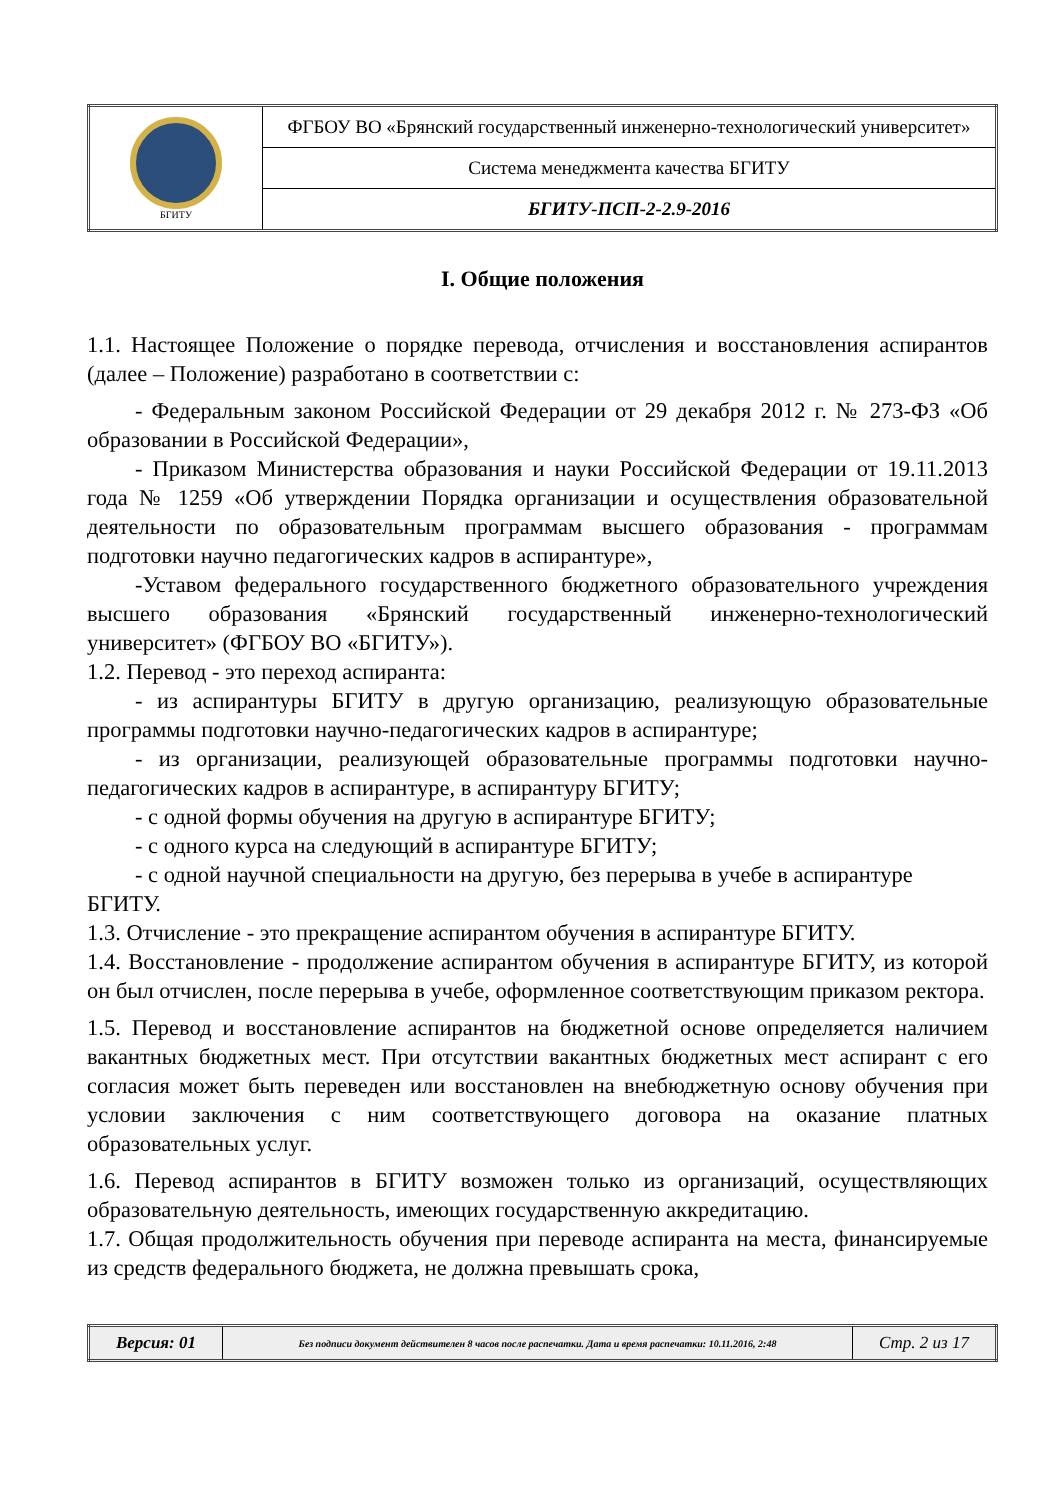| БГИТУ | ФГБОУ ВО «Брянский государственный инженерно-технологический университет» |
| | Система менеджмента качества БГИТУ |
| | БГИТУ-ПСП-2-2.9-2016 |
I. Общие положения
1.1. Настоящее Положение о порядке перевода, отчисления и восстановления аспирантов (далее – Положение) разработано в соответствии с:
- Федеральным законом Российской Федерации от 29 декабря 2012 г. № 273-ФЗ «Об образовании в Российской Федерации»,
- Приказом Министерства образования и науки Российской Федерации от 19.11.2013 года № 1259 «Об утверждении Порядка организации и осуществления образовательной деятельности по образовательным программам высшего образования - программам подготовки научно педагогических кадров в аспирантуре»,
-Уставом федерального государственного бюджетного образовательного учреждения высшего образования «Брянский государственный инженерно-технологический университет» (ФГБОУ ВО «БГИТУ»).
1.2. Перевод - это переход аспиранта:
- из аспирантуры БГИТУ в другую организацию, реализующую образовательные программы подготовки научно-педагогических кадров в аспирантуре;
- из организации, реализующей образовательные программы подготовки научно-педагогических кадров в аспирантуре, в аспирантуру БГИТУ;
- с одной формы обучения на другую в аспирантуре БГИТУ;
- с одного курса на следующий в аспирантуре БГИТУ;
- с одной научной специальности на другую, без перерыва в учебе в аспирантуре
БГИТУ.
1.3. Отчисление - это прекращение аспирантом обучения в аспирантуре БГИТУ.
1.4. Восстановление - продолжение аспирантом обучения в аспирантуре БГИТУ, из которой он был отчислен, после перерыва в учебе, оформленное соответствующим приказом ректора.
1.5. Перевод и восстановление аспирантов на бюджетной основе определяется наличием вакантных бюджетных мест. При отсутствии вакантных бюджетных мест аспирант с его согласия может быть переведен или восстановлен на внебюджетную основу обучения при условии заключения с ним соответствующего договора на оказание платных образовательных услуг.
1.6. Перевод аспирантов в БГИТУ возможен только из организаций, осуществляющих образовательную деятельность, имеющих государственную аккредитацию.
1.7. Общая продолжительность обучения при переводе аспиранта на места, финансируемые из средств федерального бюджета, не должна превышать срока,
| Версия: 01 | Без подписи документ действителен 8 часов после распечатки. Дата и время распечатки: 10.11.2016, 2:48 | Стр. 2 из 17 |